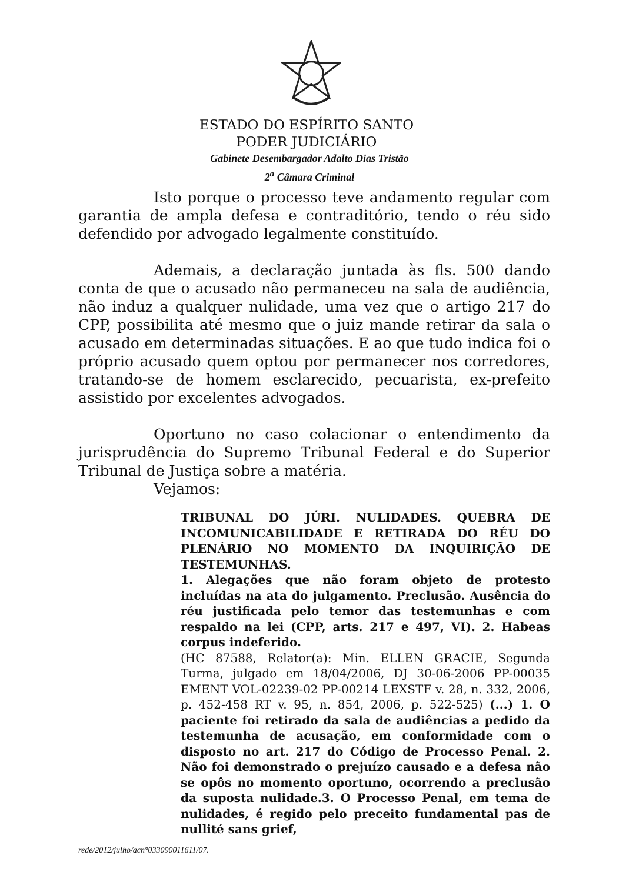ESTADO DO ESPÍRITO SANTO
PODER JUDICIÁRIO
Gabinete Desembargador Adalto Dias Tristão
2<sup>a</sup> Câmara Criminal
Isto porque o processo teve andamento regular com garantia de ampla defesa e contraditório, tendo o réu sido defendido por advogado legalmente constituído.
Ademais, a declaração juntada às fls. 500 dando conta de que o acusado não permaneceu na sala de audiência, não induz a qualquer nulidade, uma vez que o artigo 217 do CPP, possibilita até mesmo que o juiz mande retirar da sala o acusado em determinadas situações. E ao que tudo indica foi o próprio acusado quem optou por permanecer nos corredores, tratando-se de homem esclarecido, pecuarista, ex-prefeito assistido por excelentes advogados.
Oportuno no caso colacionar o entendimento da jurisprudência do Supremo Tribunal Federal e do Superior Tribunal de Justiça sobre a matéria.
Vejamos:
TRIBUNAL DO JÚRI. NULIDADES. QUEBRA DE INCOMUNICABILIDADE E RETIRADA DO RÉU DO PLENÁRIO NO MOMENTO DA INQUIRIÇÃO DE TESTEMUNHAS.
1. Alegações que não foram objeto de protesto incluídas na ata do julgamento. Preclusão. Ausência do réu justificada pelo temor das testemunhas e com respaldo na lei (CPP, arts. 217 e 497, VI). 2. Habeas corpus indeferido.
(HC 87588, Relator(a): Min. ELLEN GRACIE, Segunda Turma, julgado em 18/04/2006, DJ 30-06-2006 PP-00035 EMENT VOL-02239-02 PP-00214 LEXSTF v. 28, n. 332, 2006, p. 452-458 RT v. 95, n. 854, 2006, p. 522-525) (...) 1. O paciente foi retirado da sala de audiências a pedido da testemunha de acusação, em conformidade com o disposto no art. 217 do Código de Processo Penal. 2. Não foi demonstrado o prejuízo causado e a defesa não se opôs no momento oportuno, ocorrendo a preclusão da suposta nulidade.3. O Processo Penal, em tema de nulidades, é regido pelo preceito fundamental pas de nullité sans grief,
rede/2012/julho/acn°033090011611/07.